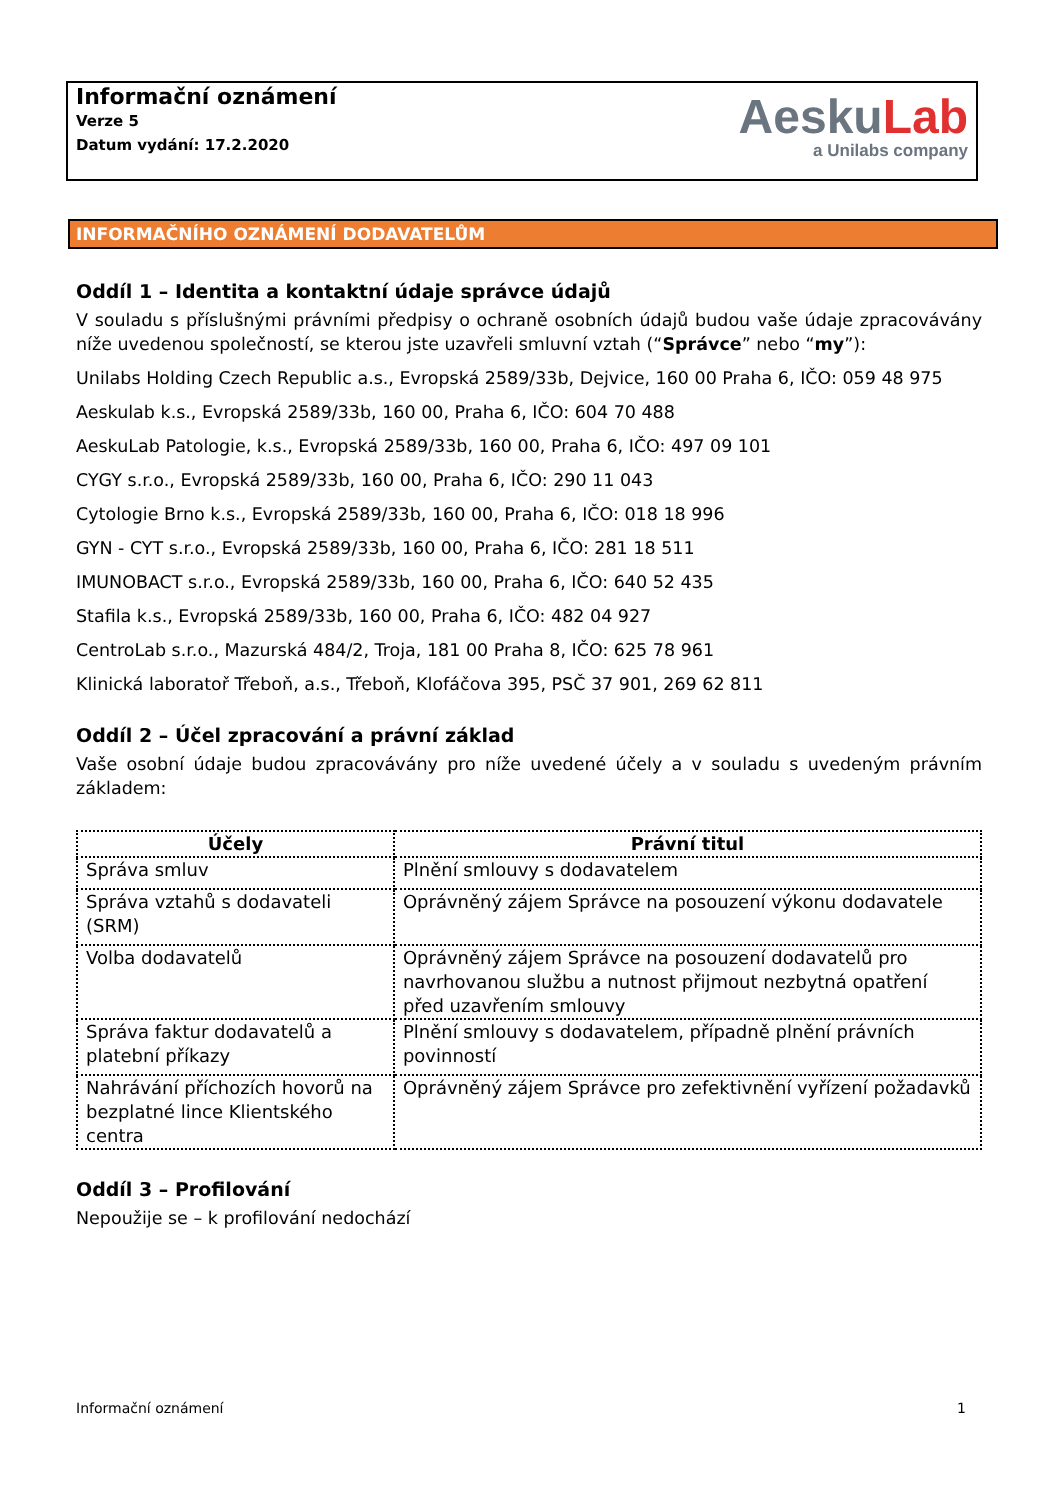Informační oznámení
Verze 5
Datum vydání: 17.2.2020
AeskuLab
a Unilabs company
INFORMAČNÍHO OZNÁMENÍ DODAVATELŮM
Oddíl 1 – Identita a kontaktní údaje správce údajů
V souladu s příslušnými právními předpisy o ochraně osobních údajů budou vaše údaje zpracovávány níže uvedenou společností, se kterou jste uzavřeli smluvní vztah (“Správce” nebo “my”):
Unilabs Holding Czech Republic a.s., Evropská 2589/33b, Dejvice, 160 00 Praha 6, IČO: 059 48 975
Aeskulab k.s., Evropská 2589/33b, 160 00, Praha 6, IČO: 604 70 488
AeskuLab Patologie, k.s., Evropská 2589/33b, 160 00, Praha 6, IČO: 497 09 101
CYGY s.r.o., Evropská 2589/33b, 160 00, Praha 6, IČO: 290 11 043
Cytologie Brno k.s., Evropská 2589/33b, 160 00, Praha 6, IČO: 018 18 996
GYN - CYT s.r.o., Evropská 2589/33b, 160 00, Praha 6, IČO: 281 18 511
IMUNOBACT s.r.o., Evropská 2589/33b, 160 00, Praha 6, IČO: 640 52 435
Stafila k.s., Evropská 2589/33b, 160 00, Praha 6, IČO: 482 04 927
CentroLab s.r.o., Mazurská 484/2, Troja, 181 00 Praha 8, IČO: 625 78 961
Klinická laboratoř Třeboň, a.s., Třeboň, Klofáčova 395, PSČ 37 901, 269 62 811
Oddíl 2 – Účel zpracování a právní základ
Vaše osobní údaje budou zpracovávány pro níže uvedené účely a v souladu s uvedeným právním základem:
| Účely | Právní titul |
| --- | --- |
| Správa smluv | Plnění smlouvy s dodavatelem |
| Správa vztahů s dodavateli (SRM) | Oprávněný zájem Správce na posouzení výkonu dodavatele |
| Volba dodavatelů | Oprávněný zájem Správce na posouzení dodavatelů pro navrhovanou službu a nutnost přijmout nezbytná opatření před uzavřením smlouvy |
| Správa faktur dodavatelů a platební příkazy | Plnění smlouvy s dodavatelem, případně plnění právních povinností |
| Nahrávání příchozích hovorů na bezplatné lince Klientského centra | Oprávněný zájem Správce pro zefektivnění vyřízení požadavků |
Oddíl 3 – Profilování
Nepoužije se – k profilování nedochází
Informační oznámení 1